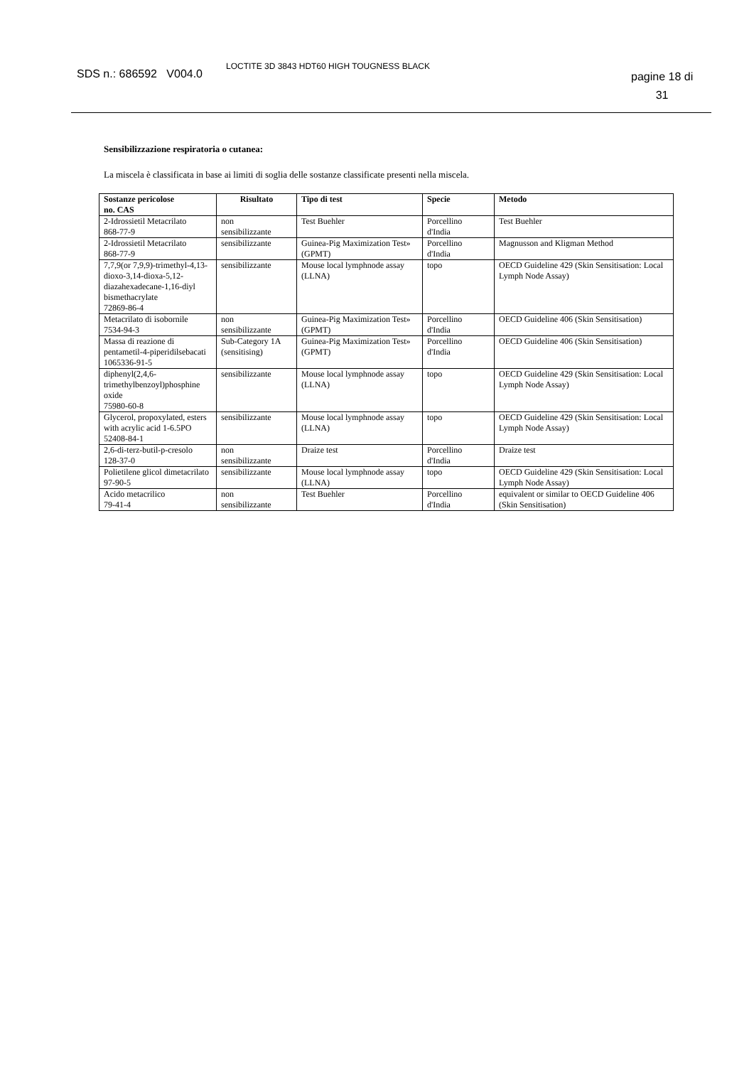SDS n.: 686592 V004.0
LOCTITE 3D 3843 HDT60 HIGH TOUGNESS BLACK
pagine 18 di
31
Sensibilizzazione respiratoria o cutanea:
La miscela è classificata in base ai limiti di soglia delle sostanze classificate presenti nella miscela.
| Sostanze pericolose no. CAS | Risultato | Tipo di test | Specie | Metodo |
| --- | --- | --- | --- | --- |
| 2-Idrossietil Metacrilato 868-77-9 | non sensibilizzante | Test Buehler | Porcellino d'India | Test Buehler |
| 2-Idrossietil Metacrilato 868-77-9 | sensibilizzante | Guinea-Pig Maximization Test» (GPMT) | Porcellino d'India | Magnusson and Kligman Method |
| 7,7,9(or 7,9,9)-trimethyl-4,13-dioxo-3,14-dioxa-5,12-diazahexadecane-1,16-diyl bismethacrylate 72869-86-4 | sensibilizzante | Mouse local lymphnode assay (LLNA) | topo | OECD Guideline 429 (Skin Sensitisation: Local Lymph Node Assay) |
| Metacrilato di isobornile 7534-94-3 | non sensibilizzante | Guinea-Pig Maximization Test» (GPMT) | Porcellino d'India | OECD Guideline 406 (Skin Sensitisation) |
| Massa di reazione di pentametil-4-piperidilsebacati 1065336-91-5 | Sub-Category 1A (sensitising) | Guinea-Pig Maximization Test» (GPMT) | Porcellino d'India | OECD Guideline 406 (Skin Sensitisation) |
| diphenyl(2,4,6-trimethylbenzoyl)phosphine oxide 75980-60-8 | sensibilizzante | Mouse local lymphnode assay (LLNA) | topo | OECD Guideline 429 (Skin Sensitisation: Local Lymph Node Assay) |
| Glycerol, propoxylated, esters with acrylic acid 1-6.5PO 52408-84-1 | sensibilizzante | Mouse local lymphnode assay (LLNA) | topo | OECD Guideline 429 (Skin Sensitisation: Local Lymph Node Assay) |
| 2,6-di-terz-butil-p-cresolo 128-37-0 | non sensibilizzante | Draize test | Porcellino d'India | Draize test |
| Polietilene glicol dimetacrilato 97-90-5 | sensibilizzante | Mouse local lymphnode assay (LLNA) | topo | OECD Guideline 429 (Skin Sensitisation: Local Lymph Node Assay) |
| Acido metacrilico 79-41-4 | non sensibilizzante | Test Buehler | Porcellino d'India | equivalent or similar to OECD Guideline 406 (Skin Sensitisation) |